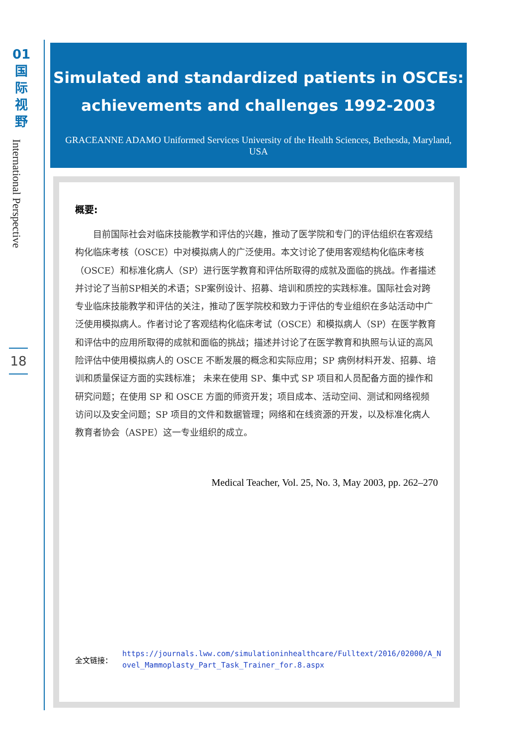01
国
际
视
野
International Perspective
18
Simulated and standardized patients in OSCEs: achievements and challenges 1992-2003
GRACEANNE ADAMO Uniformed Services University of the Health Sciences, Bethesda, Maryland, USA
概要:
目前国际社会对临床技能教学和评估的兴趣，推动了医学院和专门的评估组织在客观结构化临床考核（OSCE）中对模拟病人的广泛使用。本文讨论了使用客观结构化临床考核（OSCE）和标准化病人（SP）进行医学教育和评估所取得的成就及面临的挑战。作者描述并讨论了当前SP相关的术语；SP案例设计、招募、培训和质控的实践标准。国际社会对跨专业临床技能教学和评估的关注，推动了医学院校和致力于评估的专业组织在多站活动中广泛使用模拟病人。作者讨论了客观结构化临床考试（OSCE）和模拟病人（SP）在医学教育和评估中的应用所取得的成就和面临的挑战；描述并讨论了在医学教育和执照与认证的高风险评估中使用模拟病人的 OSCE 不断发展的概念和实际应用；SP 病例材料开发、招募、培训和质量保证方面的实践标准； 未来在使用 SP、集中式 SP 项目和人员配备方面的操作和研究问题；在使用 SP 和 OSCE 方面的师资开发；项目成本、活动空间、测试和网络视频访问以及安全问题；SP 项目的文件和数据管理；网络和在线资源的开发，以及标准化病人教育者协会（ASPE）这一专业组织的成立。
Medical Teacher, Vol. 25, No. 3, May 2003, pp. 262–270
全文链接： https://journals.lww.com/simulationinhealthcare/Fulltext/2016/02000/A_Novel_Mammoplasty_Part_Task_Trainer_for.8.aspx